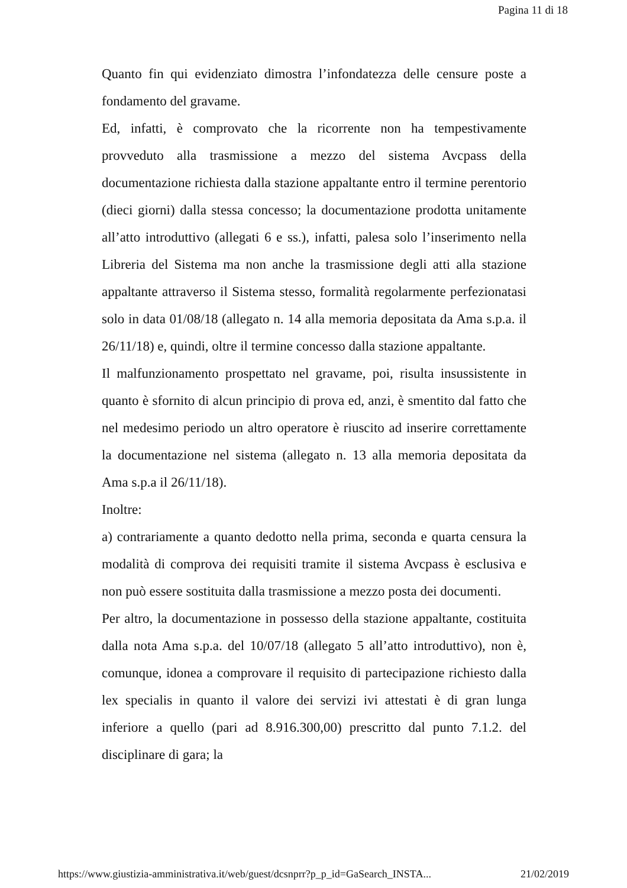Pagina 11 di 18
Quanto fin qui evidenziato dimostra l’infondatezza delle censure poste a fondamento del gravame.
Ed, infatti, è comprovato che la ricorrente non ha tempestivamente provveduto alla trasmissione a mezzo del sistema Avcpass della documentazione richiesta dalla stazione appaltante entro il termine perentorio (dieci giorni) dalla stessa concesso; la documentazione prodotta unitamente all’atto introduttivo (allegati 6 e ss.), infatti, palesa solo l’inserimento nella Libreria del Sistema ma non anche la trasmissione degli atti alla stazione appaltante attraverso il Sistema stesso, formalità regolarmente perfezionatasi solo in data 01/08/18 (allegato n. 14 alla memoria depositata da Ama s.p.a. il 26/11/18) e, quindi, oltre il termine concesso dalla stazione appaltante.
Il malfunzionamento prospettato nel gravame, poi, risulta insussistente in quanto è sfornito di alcun principio di prova ed, anzi, è smentito dal fatto che nel medesimo periodo un altro operatore è riuscito ad inserire correttamente la documentazione nel sistema (allegato n. 13 alla memoria depositata da Ama s.p.a il 26/11/18).
Inoltre:
a) contrariamente a quanto dedotto nella prima, seconda e quarta censura la modalità di comprova dei requisiti tramite il sistema Avcpass è esclusiva e non può essere sostituita dalla trasmissione a mezzo posta dei documenti.
Per altro, la documentazione in possesso della stazione appaltante, costituita dalla nota Ama s.p.a. del 10/07/18 (allegato 5 all’atto introduttivo), non è, comunque, idonea a comprovare il requisito di partecipazione richiesto dalla lex specialis in quanto il valore dei servizi ivi attestati è di gran lunga inferiore a quello (pari ad 8.916.300,00) prescritto dal punto 7.1.2. del disciplinare di gara; la
https://www.giustizia-amministrativa.it/web/guest/dcsnprr?p_p_id=GaSearch_INSTA... 21/02/2019